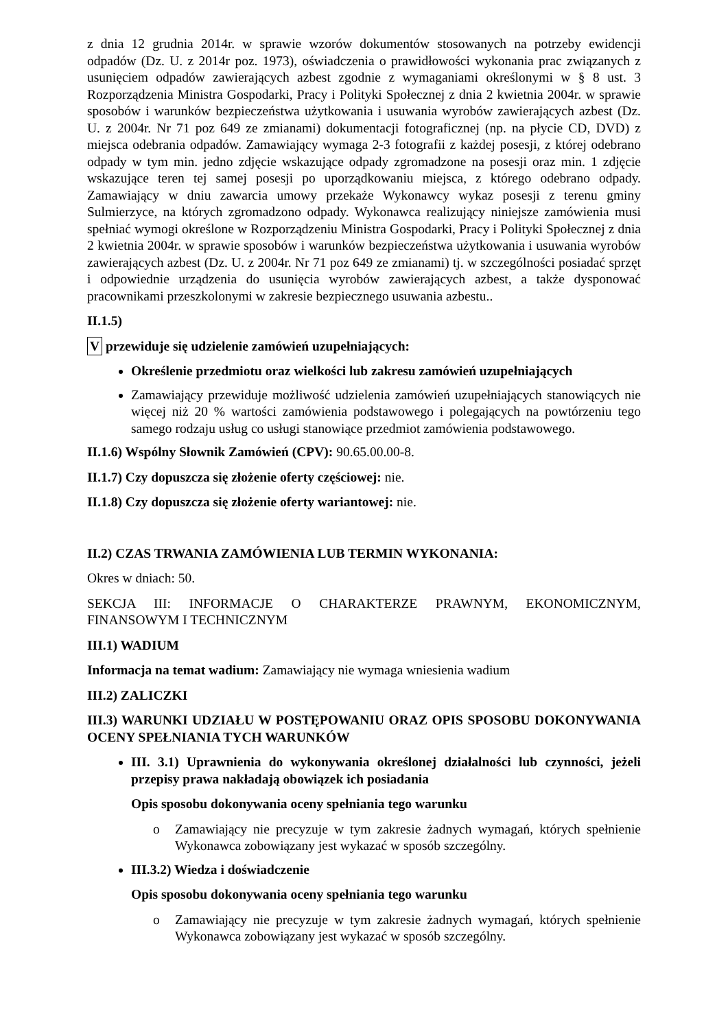z dnia 12 grudnia 2014r. w sprawie wzorów dokumentów stosowanych na potrzeby ewidencji odpadów (Dz. U. z 2014r poz. 1973), oświadczenia o prawidłowości wykonania prac związanych z usunięciem odpadów zawierających azbest zgodnie z wymaganiami określonymi w § 8 ust. 3 Rozporządzenia Ministra Gospodarki, Pracy i Polityki Społecznej z dnia 2 kwietnia 2004r. w sprawie sposobów i warunków bezpieczeństwa użytkowania i usuwania wyrobów zawierających azbest (Dz. U. z 2004r. Nr 71 poz 649 ze zmianami) dokumentacji fotograficznej (np. na płycie CD, DVD) z miejsca odebrania odpadów. Zamawiający wymaga 2-3 fotografii z każdej posesji, z której odebrano odpady w tym min. jedno zdjęcie wskazujące odpady zgromadzone na posesji oraz min. 1 zdjęcie wskazujące teren tej samej posesji po uporządkowaniu miejsca, z którego odebrano odpady. Zamawiający w dniu zawarcia umowy przekaże Wykonawcy wykaz posesji z terenu gminy Sulmierzyce, na których zgromadzono odpady. Wykonawca realizujący niniejsze zamówienia musi spełniać wymogi określone w Rozporządzeniu Ministra Gospodarki, Pracy i Polityki Społecznej z dnia 2 kwietnia 2004r. w sprawie sposobów i warunków bezpieczeństwa użytkowania i usuwania wyrobów zawierających azbest (Dz. U. z 2004r. Nr 71 poz 649 ze zmianami) tj. w szczególności posiadać sprzęt i odpowiednie urządzenia do usunięcia wyrobów zawierających azbest, a także dysponować pracownikami przeszkolonymi w zakresie bezpiecznego usuwania azbestu..
II.1.5)
V przewiduje się udzielenie zamówień uzupełniających:
Określenie przedmiotu oraz wielkości lub zakresu zamówień uzupełniających
Zamawiający przewiduje możliwość udzielenia zamówień uzupełniających stanowiących nie więcej niż 20 % wartości zamówienia podstawowego i polegających na powtórzeniu tego samego rodzaju usług co usługi stanowiące przedmiot zamówienia podstawowego.
II.1.6) Wspólny Słownik Zamówień (CPV): 90.65.00.00-8.
II.1.7) Czy dopuszcza się złożenie oferty częściowej: nie.
II.1.8) Czy dopuszcza się złożenie oferty wariantowej: nie.
II.2) CZAS TRWANIA ZAMÓWIENIA LUB TERMIN WYKONANIA:
Okres w dniach: 50.
SEKCJA III: INFORMACJE O CHARAKTERZE PRAWNYM, EKONOMICZNYM, FINANSOWYM I TECHNICZNYM
III.1) WADIUM
Informacja na temat wadium: Zamawiający nie wymaga wniesienia wadium
III.2) ZALICZKI
III.3) WARUNKI UDZIAŁU W POSTĘPOWANIU ORAZ OPIS SPOSOBU DOKONYWANIA OCENY SPEŁNIANIA TYCH WARUNKÓW
III. 3.1) Uprawnienia do wykonywania określonej działalności lub czynności, jeżeli przepisy prawa nakładają obowiązek ich posiadania
Opis sposobu dokonywania oceny spełniania tego warunku
o Zamawiający nie precyzuje w tym zakresie żadnych wymagań, których spełnienie Wykonawca zobowiązany jest wykazać w sposób szczególny.
III.3.2) Wiedza i doświadczenie
Opis sposobu dokonywania oceny spełniania tego warunku
o Zamawiający nie precyzuje w tym zakresie żadnych wymagań, których spełnienie Wykonawca zobowiązany jest wykazać w sposób szczególny.